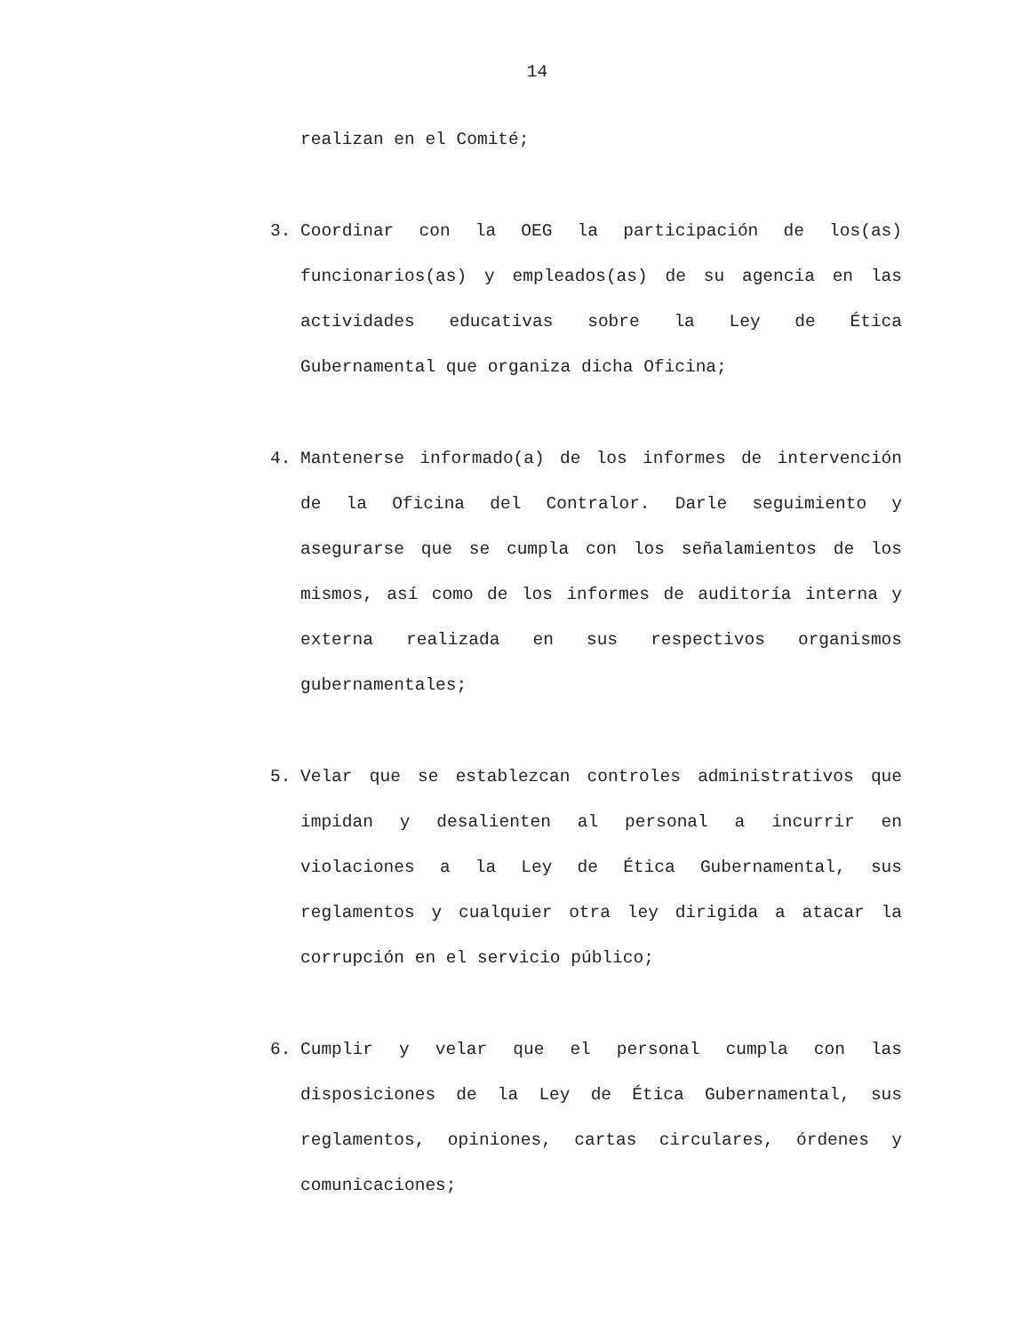14
realizan en el Comité;
3. Coordinar con la OEG la participación de los(as) funcionarios(as) y empleados(as) de su agencia en las actividades educativas sobre la Ley de Ética Gubernamental que organiza dicha Oficina;
4. Mantenerse informado(a) de los informes de intervención de la Oficina del Contralor. Darle seguimiento y asegurarse que se cumpla con los señalamientos de los mismos, así como de los informes de auditoría interna y externa realizada en sus respectivos organismos gubernamentales;
5. Velar que se establezcan controles administrativos que impidan y desalienten al personal a incurrir en violaciones a la Ley de Ética Gubernamental, sus reglamentos y cualquier otra ley dirigida a atacar la corrupción en el servicio público;
6. Cumplir y velar que el personal cumpla con las disposiciones de la Ley de Ética Gubernamental, sus reglamentos, opiniones, cartas circulares, órdenes y comunicaciones;